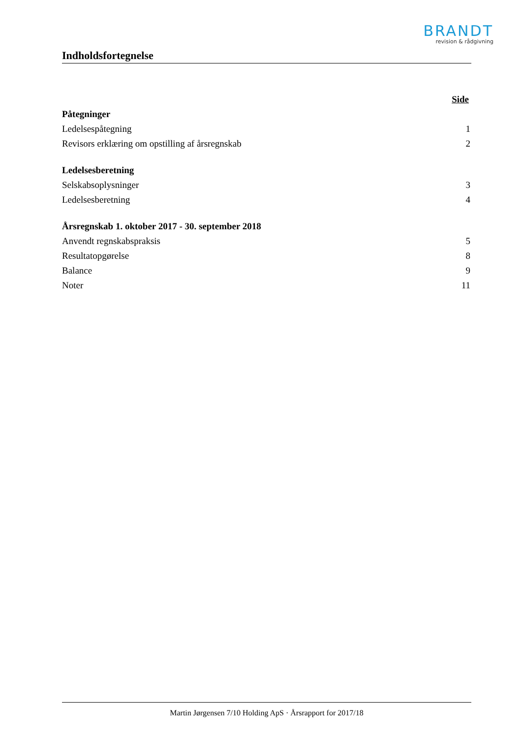BRANDT
revision & rådgivning
Indholdsfortegnelse
| | Side |
| Påtegninger | |
| Ledelsespåtegning | 1 |
| Revisors erklæring om opstilling af årsregnskab | 2 |
| Ledelsesberetning | |
| Selskabsoplysninger | 3 |
| Ledelsesberetning | 4 |
| Årsregnskab 1. oktober 2017 - 30. september 2018 | |
| Anvendt regnskabspraksis | 5 |
| Resultatopgørelse | 8 |
| Balance | 9 |
| Noter | 11 |
Martin Jørgensen 7/10 Holding ApS · Årsrapport for 2017/18